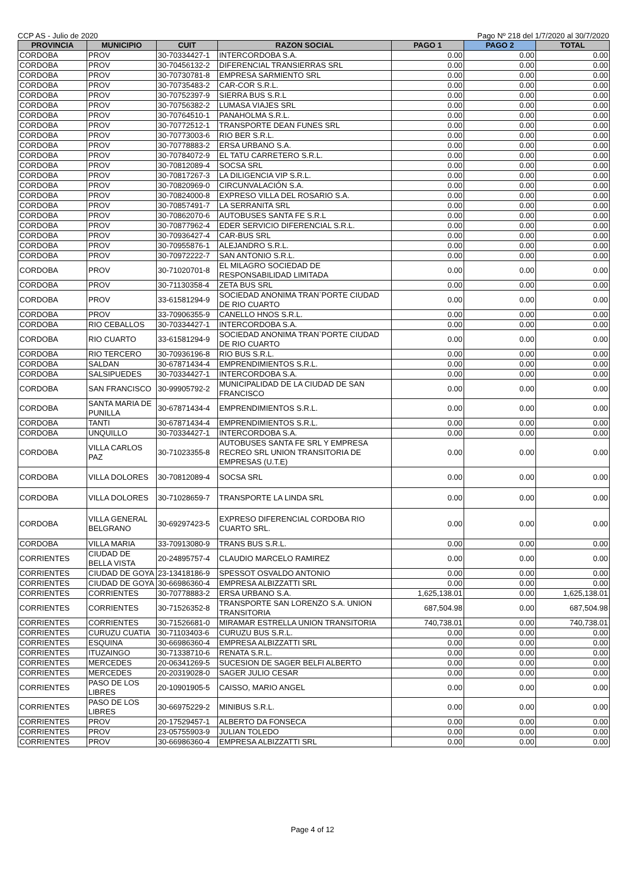CCP AS - Julio de 2020 Pago Nº 218 del 1/7/2020 al 30/7/2020
| PROVINCIA | MUNICIPIO | CUIT | RAZON SOCIAL | PAGO 1 | PAGO 2 | TOTAL |
| --- | --- | --- | --- | --- | --- | --- |
| CORDOBA | PROV | 30-70334427-1 | INTERCORDOBA S.A. | 0.00 | 0.00 | 0.00 |
| CORDOBA | PROV | 30-70456132-2 | DIFERENCIAL TRANSIERRAS SRL | 0.00 | 0.00 | 0.00 |
| CORDOBA | PROV | 30-70730781-8 | EMPRESA SARMIENTO SRL | 0.00 | 0.00 | 0.00 |
| CORDOBA | PROV | 30-70735483-2 | CAR-COR S.R.L. | 0.00 | 0.00 | 0.00 |
| CORDOBA | PROV | 30-70752397-9 | SIERRA BUS S.R.L | 0.00 | 0.00 | 0.00 |
| CORDOBA | PROV | 30-70756382-2 | LUMASA VIAJES SRL | 0.00 | 0.00 | 0.00 |
| CORDOBA | PROV | 30-70764510-1 | PANAHOLMA S.R.L. | 0.00 | 0.00 | 0.00 |
| CORDOBA | PROV | 30-70772512-1 | TRANSPORTE DEAN FUNES SRL | 0.00 | 0.00 | 0.00 |
| CORDOBA | PROV | 30-70773003-6 | RIO BER S.R.L. | 0.00 | 0.00 | 0.00 |
| CORDOBA | PROV | 30-70778883-2 | ERSA URBANO S.A. | 0.00 | 0.00 | 0.00 |
| CORDOBA | PROV | 30-70784072-9 | EL TATU CARRETERO S.R.L. | 0.00 | 0.00 | 0.00 |
| CORDOBA | PROV | 30-70812089-4 | SOCSA SRL | 0.00 | 0.00 | 0.00 |
| CORDOBA | PROV | 30-70817267-3 | LA DILIGENCIA VIP S.R.L. | 0.00 | 0.00 | 0.00 |
| CORDOBA | PROV | 30-70820969-0 | CIRCUNVALACIÓN S.A. | 0.00 | 0.00 | 0.00 |
| CORDOBA | PROV | 30-70824000-8 | EXPRESO VILLA DEL ROSARIO S.A. | 0.00 | 0.00 | 0.00 |
| CORDOBA | PROV | 30-70857491-7 | LA SERRANITA SRL | 0.00 | 0.00 | 0.00 |
| CORDOBA | PROV | 30-70862070-6 | AUTOBUSES SANTA FE S.R.L | 0.00 | 0.00 | 0.00 |
| CORDOBA | PROV | 30-70877962-4 | EDER SERVICIO DIFERENCIAL S.R.L. | 0.00 | 0.00 | 0.00 |
| CORDOBA | PROV | 30-70936427-4 | CAR-BUS SRL | 0.00 | 0.00 | 0.00 |
| CORDOBA | PROV | 30-70955876-1 | ALEJANDRO S.R.L. | 0.00 | 0.00 | 0.00 |
| CORDOBA | PROV | 30-70972222-7 | SAN ANTONIO S.R.L. | 0.00 | 0.00 | 0.00 |
| CORDOBA | PROV | 30-71020701-8 | EL MILAGRO SOCIEDAD DE RESPONSABILIDAD LIMITADA | 0.00 | 0.00 | 0.00 |
| CORDOBA | PROV | 30-71130358-4 | ZETA BUS SRL | 0.00 | 0.00 | 0.00 |
| CORDOBA | PROV | 33-61581294-9 | SOCIEDAD ANONIMA TRAN`PORTE CIUDAD DE RIO CUARTO | 0.00 | 0.00 | 0.00 |
| CORDOBA | PROV | 33-70906355-9 | CANELLO HNOS S.R.L. | 0.00 | 0.00 | 0.00 |
| CORDOBA | RIO CEBALLOS | 30-70334427-1 | INTERCORDOBA S.A. | 0.00 | 0.00 | 0.00 |
| CORDOBA | RIO CUARTO | 33-61581294-9 | SOCIEDAD ANONIMA TRAN`PORTE CIUDAD DE RIO CUARTO | 0.00 | 0.00 | 0.00 |
| CORDOBA | RIO TERCERO | 30-70936196-8 | RIO BUS S.R.L. | 0.00 | 0.00 | 0.00 |
| CORDOBA | SALDAN | 30-67871434-4 | EMPRENDIMIENTOS S.R.L. | 0.00 | 0.00 | 0.00 |
| CORDOBA | SALSIPUEDES | 30-70334427-1 | INTERCORDOBA S.A. | 0.00 | 0.00 | 0.00 |
| CORDOBA | SAN FRANCISCO | 30-99905792-2 | MUNICIPALIDAD DE LA CIUDAD DE SAN FRANCISCO | 0.00 | 0.00 | 0.00 |
| CORDOBA | SANTA MARIA DE PUNILLA | 30-67871434-4 | EMPRENDIMIENTOS S.R.L. | 0.00 | 0.00 | 0.00 |
| CORDOBA | TANTI | 30-67871434-4 | EMPRENDIMIENTOS S.R.L. | 0.00 | 0.00 | 0.00 |
| CORDOBA | UNQUILLO | 30-70334427-1 | INTERCORDOBA S.A. | 0.00 | 0.00 | 0.00 |
| CORDOBA | VILLA CARLOS PAZ | 30-71023355-8 | AUTOBUSES SANTA FE SRL Y EMPRESA RECREO SRL UNION TRANSITORIA DE EMPRESAS (U.T.E) | 0.00 | 0.00 | 0.00 |
| CORDOBA | VILLA DOLORES | 30-70812089-4 | SOCSA SRL | 0.00 | 0.00 | 0.00 |
| CORDOBA | VILLA DOLORES | 30-71028659-7 | TRANSPORTE LA LINDA SRL | 0.00 | 0.00 | 0.00 |
| CORDOBA | VILLA GENERAL BELGRANO | 30-69297423-5 | EXPRESO DIFERENCIAL CORDOBA RIO CUARTO SRL. | 0.00 | 0.00 | 0.00 |
| CORDOBA | VILLA MARIA | 33-70913080-9 | TRANS BUS S.R.L. | 0.00 | 0.00 | 0.00 |
| CORRIENTES | CIUDAD DE BELLA VISTA | 20-24895757-4 | CLAUDIO MARCELO RAMIREZ | 0.00 | 0.00 | 0.00 |
| CORRIENTES | CIUDAD DE GOYA | 23-13418186-9 | SPESSOT OSVALDO ANTONIO | 0.00 | 0.00 | 0.00 |
| CORRIENTES | CIUDAD DE GOYA | 30-66986360-4 | EMPRESA ALBIZZATTI SRL | 0.00 | 0.00 | 0.00 |
| CORRIENTES | CORRIENTES | 30-70778883-2 | ERSA URBANO S.A. | 1,625,138.01 | 0.00 | 1,625,138.01 |
| CORRIENTES | CORRIENTES | 30-71526352-8 | TRANSPORTE SAN LORENZO S.A. UNION TRANSITORIA | 687,504.98 | 0.00 | 687,504.98 |
| CORRIENTES | CORRIENTES | 30-71526681-0 | MIRAMAR ESTRELLA UNION TRANSITORIA | 740,738.01 | 0.00 | 740,738.01 |
| CORRIENTES | CURUZU CUATIA | 30-71103403-6 | CURUZU BUS S.R.L. | 0.00 | 0.00 | 0.00 |
| CORRIENTES | ESQUINA | 30-66986360-4 | EMPRESA ALBIZZATTI SRL | 0.00 | 0.00 | 0.00 |
| CORRIENTES | ITUZAINGO | 30-71338710-6 | RENATA S.R.L. | 0.00 | 0.00 | 0.00 |
| CORRIENTES | MERCEDES | 20-06341269-5 | SUCESION DE SAGER BELFI ALBERTO | 0.00 | 0.00 | 0.00 |
| CORRIENTES | MERCEDES | 20-20319028-0 | SAGER JULIO CESAR | 0.00 | 0.00 | 0.00 |
| CORRIENTES | PASO DE LOS LIBRES | 20-10901905-5 | CAISSO, MARIO ANGEL | 0.00 | 0.00 | 0.00 |
| CORRIENTES | PASO DE LOS LIBRES | 30-66975229-2 | MINIBUS S.R.L. | 0.00 | 0.00 | 0.00 |
| CORRIENTES | PROV | 20-17529457-1 | ALBERTO DA FONSECA | 0.00 | 0.00 | 0.00 |
| CORRIENTES | PROV | 23-05755903-9 | JULIAN TOLEDO | 0.00 | 0.00 | 0.00 |
| CORRIENTES | PROV | 30-66986360-4 | EMPRESA ALBIZZATTI SRL | 0.00 | 0.00 | 0.00 |
Page 4 of 12